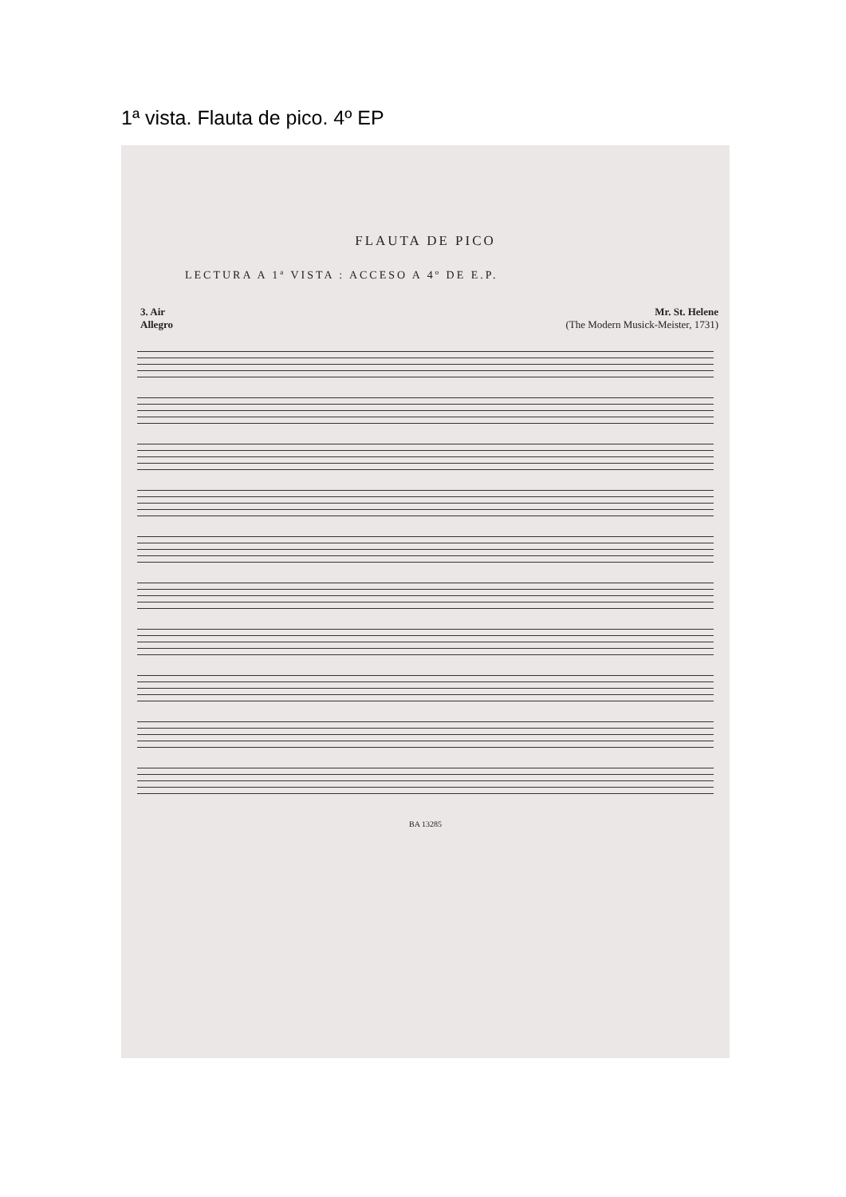1ª vista. Flauta de pico. 4º EP
FLAUTA DE PICO
LECTURA A 1ª VISTA : ACCESO A 4º DE E.P.
3. Air
Allegro
Mr. St. Helene
(The Modern Musick-Meister, 1731)
BA 13285